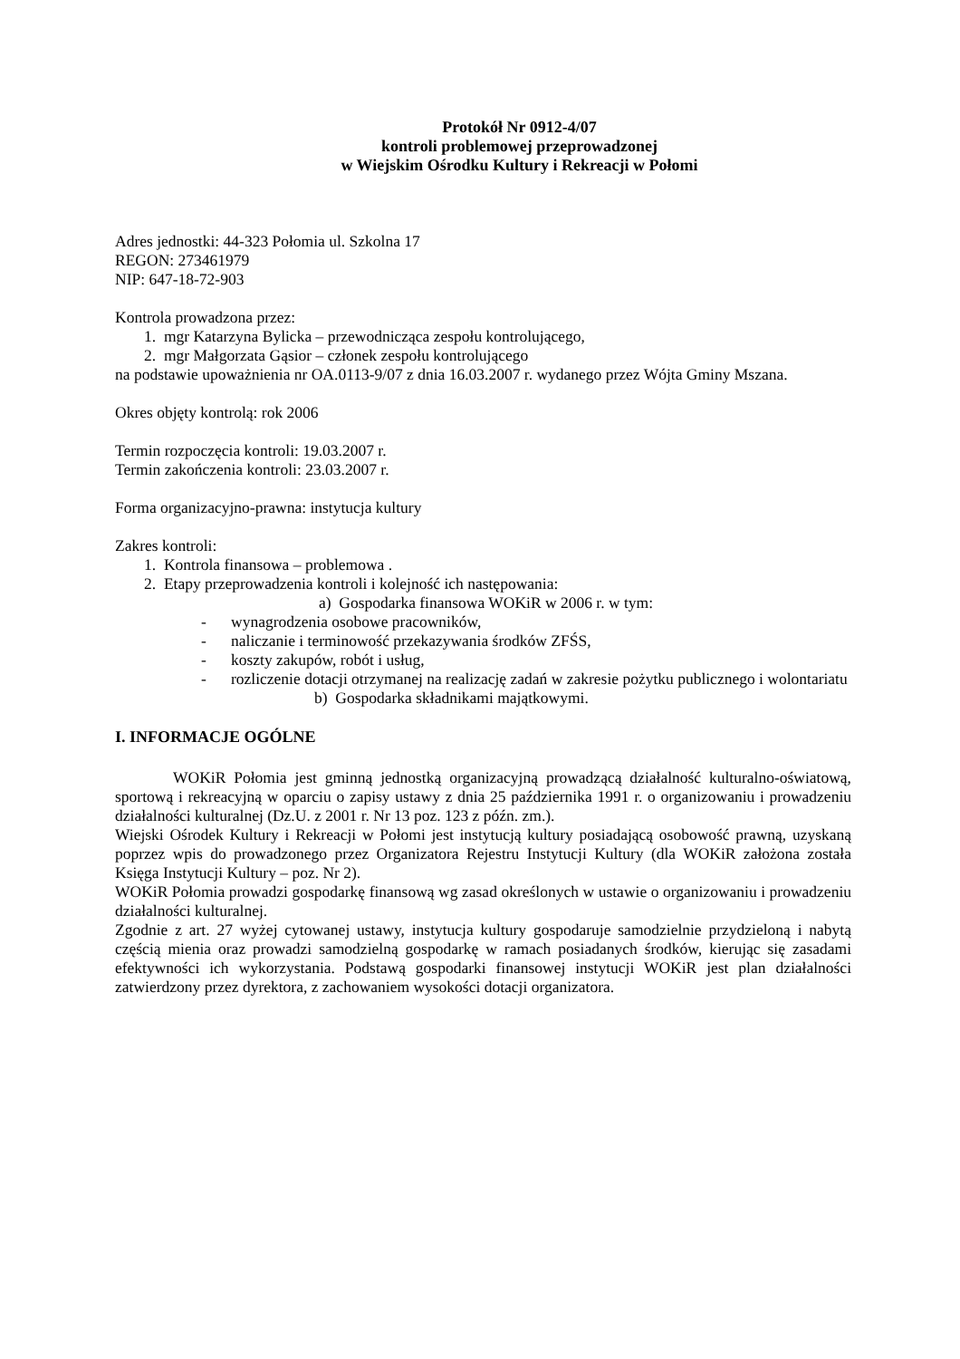Protokół Nr 0912-4/07
kontroli problemowej przeprowadzonej
w Wiejskim Ośrodku Kultury i Rekreacji w Połomi
Adres jednostki: 44-323 Połomia ul. Szkolna 17
REGON: 273461979
NIP: 647-18-72-903
Kontrola prowadzona przez:
1. mgr Katarzyna Bylicka – przewodnicząca zespołu kontrolującego,
2. mgr Małgorzata Gąsior – członek zespołu kontrolującego
na podstawie upoważnienia nr OA.0113-9/07 z dnia 16.03.2007 r. wydanego przez Wójta Gminy Mszana.
Okres objęty kontrolą: rok 2006
Termin rozpoczęcia kontroli: 19.03.2007 r.
Termin zakończenia kontroli: 23.03.2007 r.
Forma organizacyjno-prawna: instytucja kultury
Zakres kontroli:
1. Kontrola finansowa – problemowa .
2. Etapy przeprowadzenia kontroli i kolejność ich następowania:
a) Gospodarka finansowa WOKiR w 2006 r. w tym:
- wynagrodzenia osobowe pracowników,
- naliczanie i terminowość przekazywania środków ZFŚS,
- koszty zakupów, robót i usług,
- rozliczenie dotacji otrzymanej na realizację zadań w zakresie pożytku publicznego i wolontariatu
b) Gospodarka składnikami majątkowymi.
I. INFORMACJE OGÓLNE
WOKiR Połomia jest gminną jednostką organizacyjną prowadzącą działalność kulturalno-oświatową, sportową i rekreacyjną w oparciu o zapisy ustawy z dnia 25 października 1991 r. o organizowaniu i prowadzeniu działalności kulturalnej (Dz.U. z 2001 r. Nr 13 poz. 123 z późn. zm.).
Wiejski Ośrodek Kultury i Rekreacji w Połomi jest instytucją kultury posiadającą osobowość prawną, uzyskaną poprzez wpis do prowadzonego przez Organizatora Rejestru Instytucji Kultury (dla WOKiR założona została Księga Instytucji Kultury – poz. Nr 2).
WOKiR Połomia prowadzi gospodarkę finansową wg zasad określonych w ustawie o organizowaniu i prowadzeniu działalności kulturalnej.
Zgodnie z art. 27 wyżej cytowanej ustawy, instytucja kultury gospodaruje samodzielnie przydzieloną i nabytą częścią mienia oraz prowadzi samodzielną gospodarkę w ramach posiadanych środków, kierując się zasadami efektywności ich wykorzystania. Podstawą gospodarki finansowej instytucji WOKiR jest plan działalności zatwierdzony przez dyrektora, z zachowaniem wysokości dotacji organizatora.